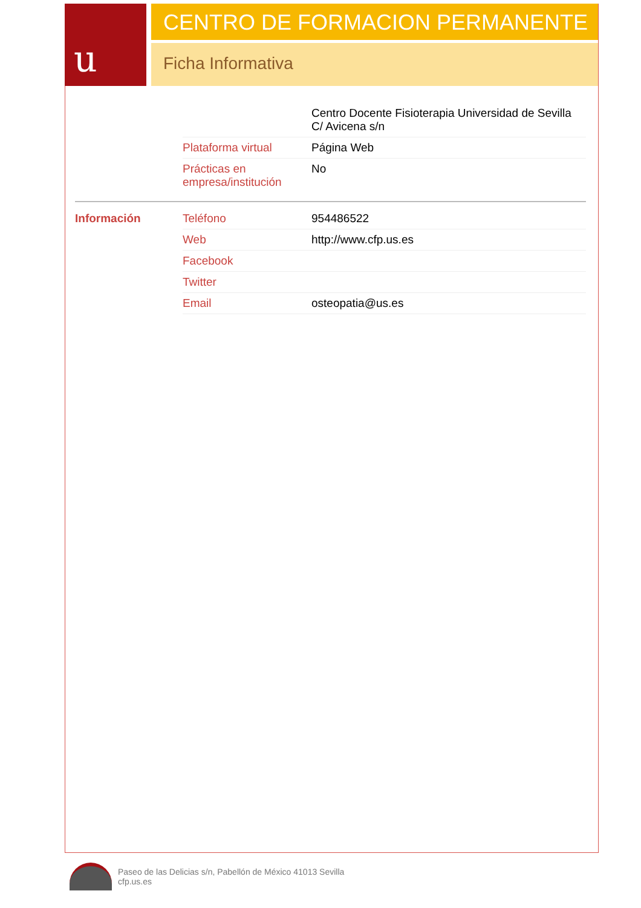u
CENTRO DE FORMACION PERMANENTE
Ficha Informativa
| | | Centro Docente Fisioterapia Universidad de Sevilla C/ Avicena s/n |
| | Plataforma virtual | Página Web |
| | Prácticas en empresa/institución | No |
| Información | Teléfono | 954486522 |
| | Web | http://www.cfp.us.es |
| | Facebook | |
| | Twitter | |
| | Email | osteopatia@us.es |
Paseo de las Delicias s/n, Pabellón de México 41013 Sevilla
cfp.us.es